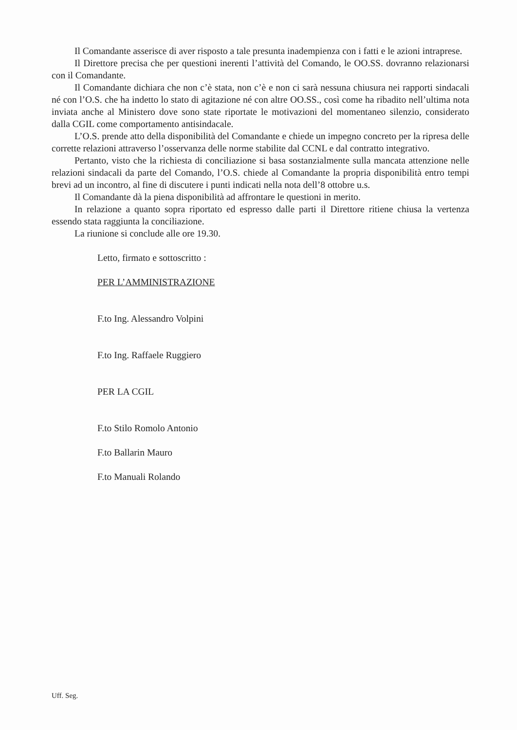Il Comandante asserisce di aver risposto a tale presunta inadempienza con i fatti e le azioni intraprese.
Il Direttore precisa che per questioni inerenti l’attività del Comando, le OO.SS. dovranno relazionarsi con il Comandante.
Il Comandante dichiara che non c’è stata, non c’è e non ci sarà nessuna chiusura nei rapporti sindacali né con l’O.S. che ha indetto lo stato di agitazione né con altre OO.SS., così come ha ribadito nell’ultima nota inviata anche al Ministero dove sono state riportate le motivazioni del momentaneo silenzio, considerato dalla CGIL come comportamento antisindacale.
L’O.S. prende atto della disponibilità del Comandante e chiede un impegno concreto per la ripresa delle corrette relazioni attraverso l’osservanza delle norme stabilite dal CCNL e dal contratto integrativo.
Pertanto, visto che la richiesta di conciliazione si basa sostanzialmente sulla mancata attenzione nelle relazioni sindacali da parte del Comando, l’O.S. chiede al Comandante la propria disponibilità entro tempi brevi ad un incontro, al fine di discutere i punti indicati nella nota dell’8 ottobre u.s.
Il Comandante dà la piena disponibilità ad affrontare le questioni in merito.
In relazione a quanto sopra riportato ed espresso dalle parti il Direttore ritiene chiusa la vertenza essendo stata raggiunta la conciliazione.
La riunione si conclude alle ore 19.30.
Letto, firmato e sottoscritto :
PER L’AMMINISTRAZIONE
F.to Ing. Alessandro Volpini
F.to Ing. Raffaele Ruggiero
PER LA CGIL
F.to Stilo Romolo Antonio
F.to Ballarin Mauro
F.to Manuali Rolando
Uff. Seg.